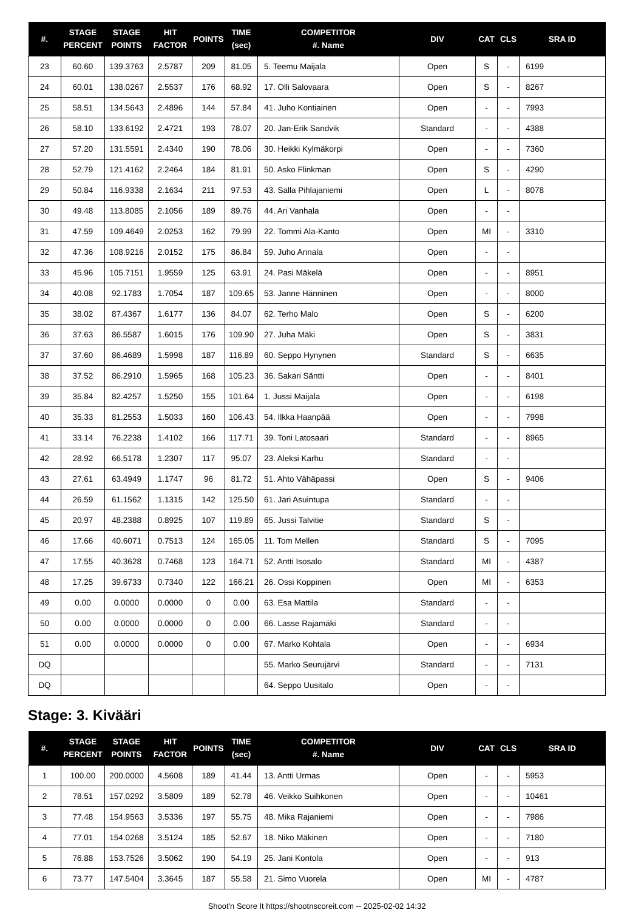| #. | STAGE PERCENT | STAGE POINTS | HIT FACTOR | POINTS | TIME (sec) | COMPETITOR #. Name | DIV | CAT | CLS | SRA ID |
| --- | --- | --- | --- | --- | --- | --- | --- | --- | --- | --- |
| 23 | 60.60 | 139.3763 | 2.5787 | 209 | 81.05 | 5. Teemu Maijala | Open | S | - | 6199 |
| 24 | 60.01 | 138.0267 | 2.5537 | 176 | 68.92 | 17. Olli Salovaara | Open | S | - | 8267 |
| 25 | 58.51 | 134.5643 | 2.4896 | 144 | 57.84 | 41. Juho Kontiainen | Open | - | - | 7993 |
| 26 | 58.10 | 133.6192 | 2.4721 | 193 | 78.07 | 20. Jan-Erik Sandvik | Standard | - | - | 4388 |
| 27 | 57.20 | 131.5591 | 2.4340 | 190 | 78.06 | 30. Heikki Kylmäkorpi | Open | - | - | 7360 |
| 28 | 52.79 | 121.4162 | 2.2464 | 184 | 81.91 | 50. Asko Flinkman | Open | S | - | 4290 |
| 29 | 50.84 | 116.9338 | 2.1634 | 211 | 97.53 | 43. Salla Pihlajaniemi | Open | L | - | 8078 |
| 30 | 49.48 | 113.8085 | 2.1056 | 189 | 89.76 | 44. Ari Vanhala | Open | - | - | |
| 31 | 47.59 | 109.4649 | 2.0253 | 162 | 79.99 | 22. Tommi Ala-Kanto | Open | MI | - | 3310 |
| 32 | 47.36 | 108.9216 | 2.0152 | 175 | 86.84 | 59. Juho Annala | Open | - | - | |
| 33 | 45.96 | 105.7151 | 1.9559 | 125 | 63.91 | 24. Pasi Mäkelä | Open | - | - | 8951 |
| 34 | 40.08 | 92.1783 | 1.7054 | 187 | 109.65 | 53. Janne Hänninen | Open | - | - | 8000 |
| 35 | 38.02 | 87.4367 | 1.6177 | 136 | 84.07 | 62. Terho Malo | Open | S | - | 6200 |
| 36 | 37.63 | 86.5587 | 1.6015 | 176 | 109.90 | 27. Juha Mäki | Open | S | - | 3831 |
| 37 | 37.60 | 86.4689 | 1.5998 | 187 | 116.89 | 60. Seppo Hynynen | Standard | S | - | 6635 |
| 38 | 37.52 | 86.2910 | 1.5965 | 168 | 105.23 | 36. Sakari Säntti | Open | - | - | 8401 |
| 39 | 35.84 | 82.4257 | 1.5250 | 155 | 101.64 | 1. Jussi Maijala | Open | - | - | 6198 |
| 40 | 35.33 | 81.2553 | 1.5033 | 160 | 106.43 | 54. Ilkka Haanpää | Open | - | - | 7998 |
| 41 | 33.14 | 76.2238 | 1.4102 | 166 | 117.71 | 39. Toni Latosaari | Standard | - | - | 8965 |
| 42 | 28.92 | 66.5178 | 1.2307 | 117 | 95.07 | 23. Aleksi Karhu | Standard | - | - | |
| 43 | 27.61 | 63.4949 | 1.1747 | 96 | 81.72 | 51. Ahto Vähäpassi | Open | S | - | 9406 |
| 44 | 26.59 | 61.1562 | 1.1315 | 142 | 125.50 | 61. Jari Asuintupa | Standard | - | - | |
| 45 | 20.97 | 48.2388 | 0.8925 | 107 | 119.89 | 65. Jussi Talvitie | Standard | S | - | |
| 46 | 17.66 | 40.6071 | 0.7513 | 124 | 165.05 | 11. Tom Mellen | Standard | S | - | 7095 |
| 47 | 17.55 | 40.3628 | 0.7468 | 123 | 164.71 | 52. Antti Isosalo | Standard | MI | - | 4387 |
| 48 | 17.25 | 39.6733 | 0.7340 | 122 | 166.21 | 26. Ossi Koppinen | Open | MI | - | 6353 |
| 49 | 0.00 | 0.0000 | 0.0000 | 0 | 0.00 | 63. Esa Mattila | Standard | - | - | |
| 50 | 0.00 | 0.0000 | 0.0000 | 0 | 0.00 | 66. Lasse Rajamäki | Standard | - | - | |
| 51 | 0.00 | 0.0000 | 0.0000 | 0 | 0.00 | 67. Marko Kohtala | Open | - | - | 6934 |
| DQ | | | | | | 55. Marko Seurujärvi | Standard | - | - | 7131 |
| DQ | | | | | | 64. Seppo Uusitalo | Open | - | - | |
Stage: 3. Kivääri
| #. | STAGE PERCENT | STAGE POINTS | HIT FACTOR | POINTS | TIME (sec) | COMPETITOR #. Name | DIV | CAT | CLS | SRA ID |
| --- | --- | --- | --- | --- | --- | --- | --- | --- | --- | --- |
| 1 | 100.00 | 200.0000 | 4.5608 | 189 | 41.44 | 13. Antti Urmas | Open | - | - | 5953 |
| 2 | 78.51 | 157.0292 | 3.5809 | 189 | 52.78 | 46. Veikko Suihkonen | Open | - | - | 10461 |
| 3 | 77.48 | 154.9563 | 3.5336 | 197 | 55.75 | 48. Mika Rajaniemi | Open | - | - | 7986 |
| 4 | 77.01 | 154.0268 | 3.5124 | 185 | 52.67 | 18. Niko Mäkinen | Open | - | - | 7180 |
| 5 | 76.88 | 153.7526 | 3.5062 | 190 | 54.19 | 25. Jani Kontola | Open | - | - | 913 |
| 6 | 73.77 | 147.5404 | 3.3645 | 187 | 55.58 | 21. Simo Vuorela | Open | MI | - | 4787 |
Shoot'n Score It https://shootnscoreit.com -- 2025-02-02 14:32